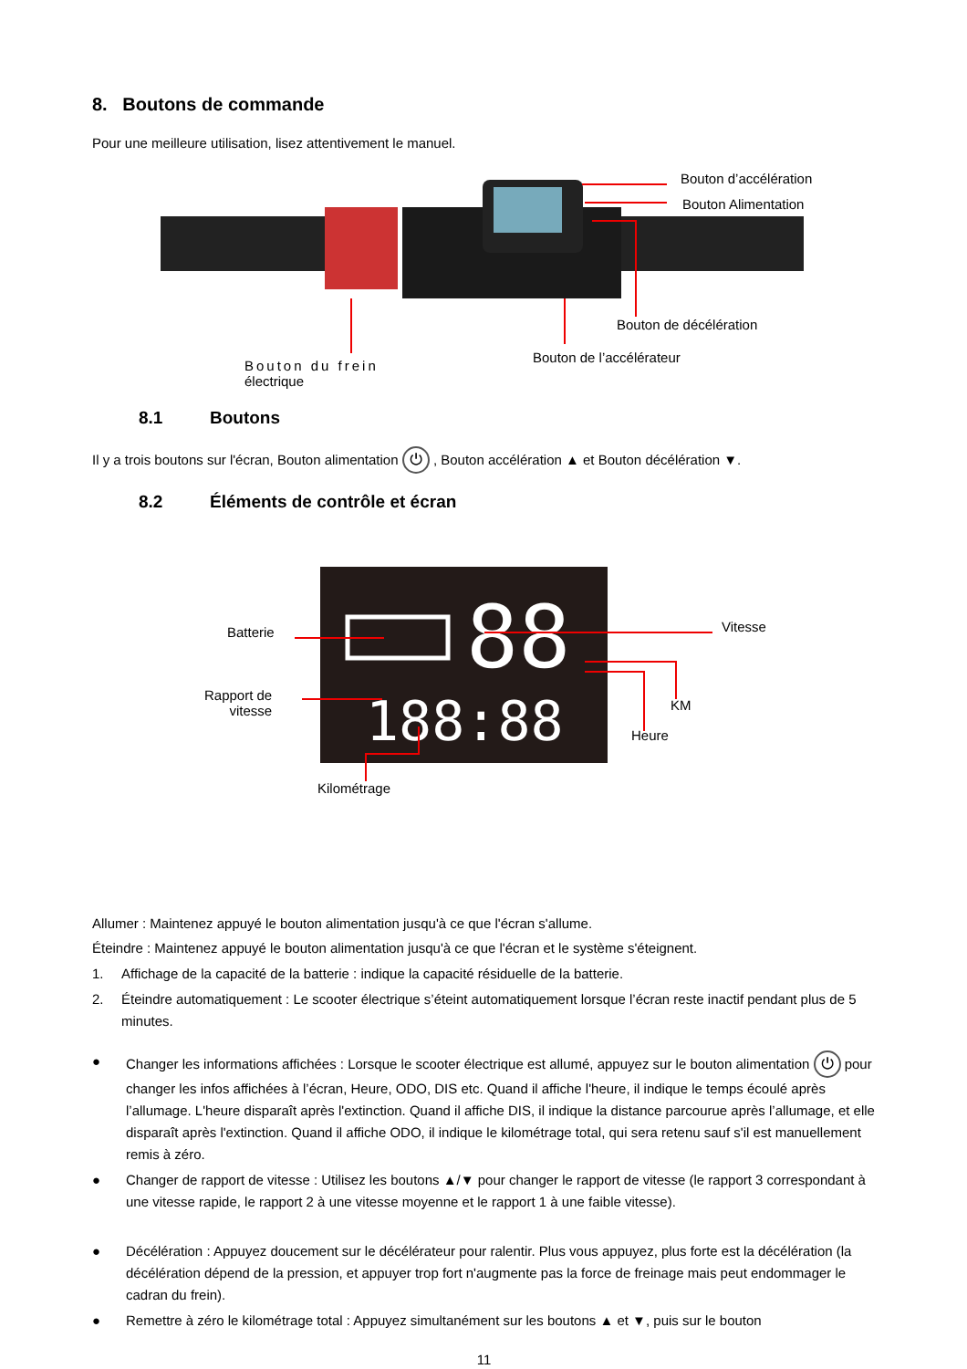8. Boutons de commande
Pour une meilleure utilisation, lisez attentivement le manuel.
Bouton d’accélération
Bouton Alimentation
Bouton de décélération
Bouton de l’accélérateur
Bouton du frein
électrique
8.1 Boutons
Il y a trois boutons sur l'écran, Bouton alimentation ⏻ , Bouton accélération ▲ et Bouton décélération ▼.
8.2 Éléments de contrôle et écran
88
188:88
Batterie Vitesse
Rapport de
vitesse
KM
Heure
Kilométrage
Allumer : Maintenez appuyé le bouton alimentation jusqu'à ce que l'écran s'allume.
Éteindre : Maintenez appuyé le bouton alimentation jusqu'à ce que l'écran et le système s'éteignent.
1. Affichage de la capacité de la batterie : indique la capacité résiduelle de la batterie.
2. Éteindre automatiquement : Le scooter électrique s’éteint automatiquement lorsque l’écran reste inactif pendant plus de 5 minutes.
● Changer les informations affichées : Lorsque le scooter électrique est allumé, appuyez sur le bouton alimentation ⏻ pour changer les infos affichées à l’écran, Heure, ODO, DIS etc. Quand il affiche l'heure, il indique le temps écoulé après l’allumage. L'heure disparaît après l'extinction. Quand il affiche DIS, il indique la distance parcourue après l’allumage, et elle disparaît après l'extinction. Quand il affiche ODO, il indique le kilométrage total, qui sera retenu sauf s'il est manuellement remis à zéro.
● Changer de rapport de vitesse : Utilisez les boutons ▲/▼ pour changer le rapport de vitesse (le rapport 3 correspondant à une vitesse rapide, le rapport 2 à une vitesse moyenne et le rapport 1 à une faible vitesse).
● Décélération : Appuyez doucement sur le décélérateur pour ralentir. Plus vous appuyez, plus forte est la décélération (la décélération dépend de la pression, et appuyer trop fort n'augmente pas la force de freinage mais peut endommager le cadran du frein).
● Remettre à zéro le kilométrage total : Appuyez simultanément sur les boutons ▲ et ▼, puis sur le bouton
11